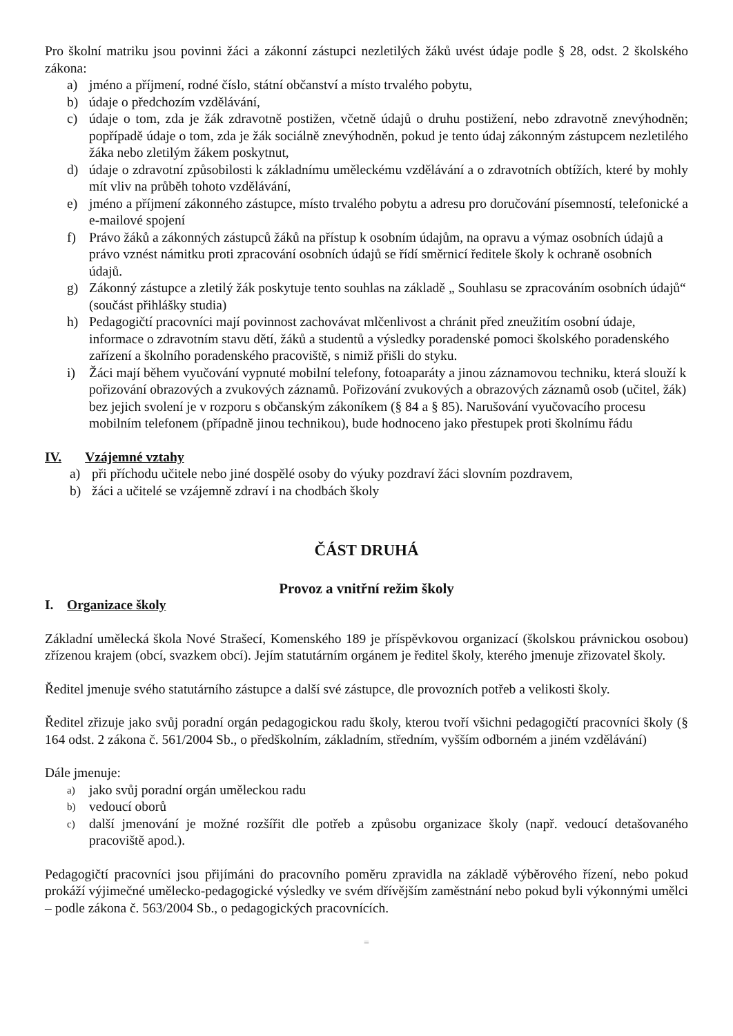Pro školní matriku jsou povinni žáci a zákonní zástupci nezletilých žáků uvést údaje podle § 28, odst. 2 školského zákona:
a) jméno a příjmení, rodné číslo, státní občanství a místo trvalého pobytu,
b) údaje o předchozím vzdělávání,
c) údaje o tom, zda je žák zdravotně postižen, včetně údajů o druhu postižení, nebo zdravotně znevýhodněn; popřípadě údaje o tom, zda je žák sociálně znevýhodněn, pokud je tento údaj zákonným zástupcem nezletilého žáka nebo zletilým žákem poskytnut,
d) údaje o zdravotní způsobilosti k základnímu uměleckému vzdělávání a o zdravotních obtížích, které by mohly mít vliv na průběh tohoto vzdělávání,
e) jméno a příjmení zákonného zástupce, místo trvalého pobytu a adresu pro doručování písemností, telefonické a e-mailové spojení
f) Právo žáků a zákonných zástupců žáků na přístup k osobním údajům, na opravu a výmaz osobních údajů a právo vznést námitku proti zpracování osobních údajů se řídí směrnicí ředitele školy k ochraně osobních údajů.
g) Zákonný zástupce a zletilý žák poskytuje tento souhlas na základě „ Souhlasu se zpracováním osobních údajů“ (součást přihlášky studia)
h) Pedagogičtí pracovníci mají povinnost zachovávat mlčenlivost a chránit před zneužitím osobní údaje, informace o zdravotním stavu dětí, žáků a studentů a výsledky poradenské pomoci školského poradenského zařízení a školního poradenského pracoviště, s nimiž přišli do styku.
i) Žáci mají během vyučování vypnuté mobilní telefony, fotoaparáty a jinou záznamovou techniku, která slouží k pořizování obrazových a zvukových záznamů. Pořizování zvukových a obrazových záznamů osob (učitel, žák) bez jejich svolení je v rozporu s občanským zákoníkem (§ 84 a § 85). Narušování vyučovacího procesu mobilním telefonem (případně jinou technikou), bude hodnoceno jako přestupek proti školnímu řádu
IV. Vzájemné vztahy
a) při příchodu učitele nebo jiné dospělé osoby do výuky pozdraví žáci slovním pozdravem,
b) žáci a učitelé se vzájemně zdraví i na chodbách školy
ČÁST DRUHÁ
Provoz a vnitřní režim školy
I. Organizace školy
Základní umělecká škola Nové Strašecí, Komenského 189 je příspěvkovou organizací (školskou právnickou osobou) zřízenou krajem (obcí, svazkem obcí). Jejím statutárním orgánem je ředitel školy, kterého jmenuje zřizovatel školy.
Ředitel jmenuje svého statutárního zástupce a další své zástupce, dle provozních potřeb a velikosti školy.
Ředitel zřizuje jako svůj poradní orgán pedagogickou radu školy, kterou tvoří všichni pedagogičtí pracovníci školy (§ 164 odst. 2 zákona č. 561/2004 Sb., o předškolním, základním, středním, vyšším odborném a jiném vzdělávání)
Dále jmenuje:
a) jako svůj poradní orgán uměleckou radu
b) vedoucí oborů
c) další jmenování je možné rozšířit dle potřeb a způsobu organizace školy (např. vedoucí detašovaného pracoviště apod.).
Pedagogičtí pracovníci jsou přijímáni do pracovního poměru zpravidla na základě výběrového řízení, nebo pokud prokáží výjimečné umělecko-pedagogické výsledky ve svém dřívějším zaměstnání nebo pokud byli výkonnými umělci – podle zákona č. 563/2004 Sb., o pedagogických pracovnících.
≡